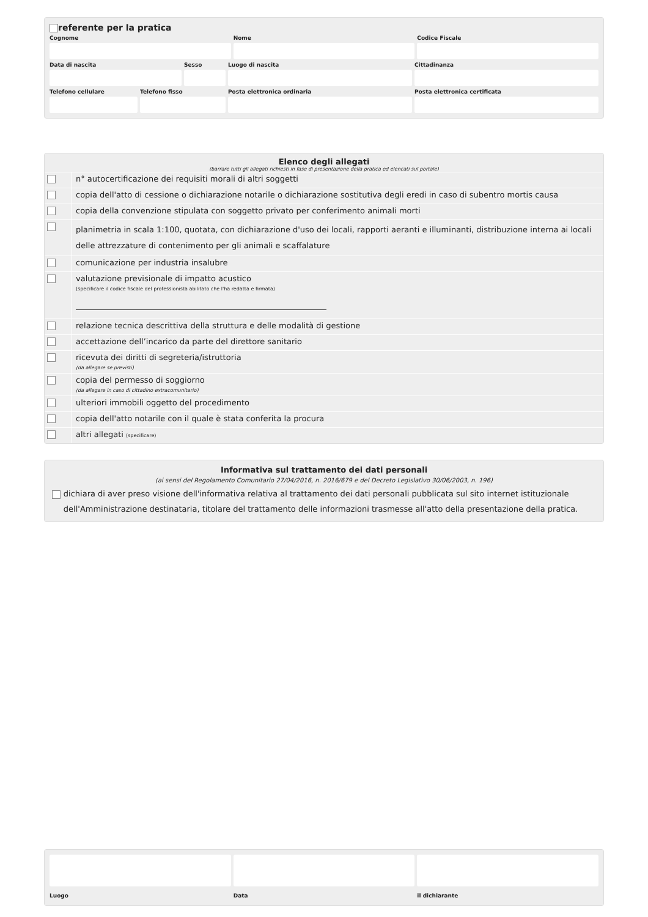referente per la pratica
Cognome
Nome
Codice Fiscale
Data di nascita
Sesso
Luogo di nascita
Cittadinanza
Telefono cellulare
Telefono fisso
Posta elettronica ordinaria
Posta elettronica certificata
Elenco degli allegati
(barrare tutti gli allegati richiesti in fase di presentazione della pratica ed elencati sul portale)
n° autocertificazione dei requisiti morali di altri soggetti
copia dell'atto di cessione o dichiarazione notarile o dichiarazione sostitutiva degli eredi in caso di subentro mortis causa
copia della convenzione stipulata con soggetto privato per conferimento animali morti
planimetria in scala 1:100, quotata, con dichiarazione d'uso dei locali, rapporti aeranti e illuminanti, distribuzione interna ai locali delle attrezzature di contenimento per gli animali e scaffalature
comunicazione per industria insalubre
valutazione previsionale di impatto acustico
(specificare il codice fiscale del professionista abilitato che l'ha redatta e firmata)
relazione tecnica descrittiva della struttura e delle modalità di gestione
accettazione dell’incarico da parte del direttore sanitario
ricevuta dei diritti di segreteria/istruttoria
(da allegare se previsti)
copia del permesso di soggiorno
(da allegare in caso di cittadino extracomunitario)
ulteriori immobili oggetto del procedimento
copia dell'atto notarile con il quale è stata conferita la procura
altri allegati (specificare)
Informativa sul trattamento dei dati personali
(ai sensi del Regolamento Comunitario 27/04/2016, n. 2016/679 e del Decreto Legislativo 30/06/2003, n. 196)
dichiara di aver preso visione dell'informativa relativa al trattamento dei dati personali pubblicata sul sito internet istituzionale dell'Amministrazione destinataria, titolare del trattamento delle informazioni trasmesse all'atto della presentazione della pratica.
Luogo
Data
il dichiarante